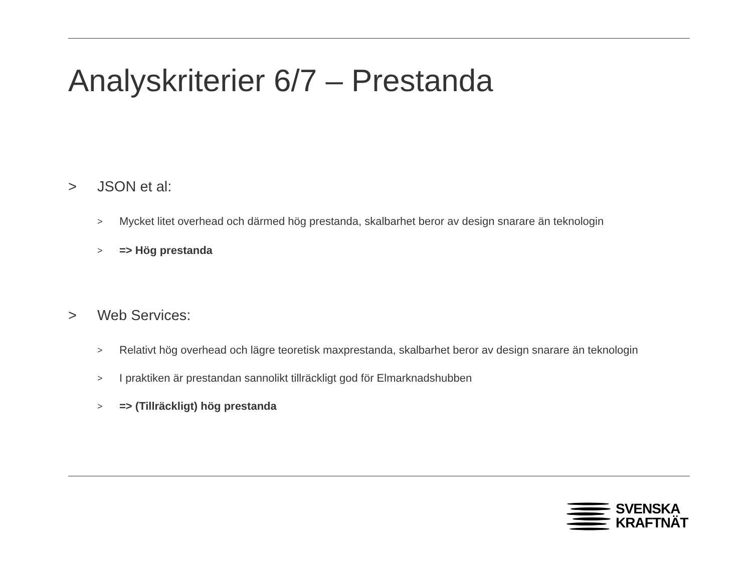Analyskriterier 6/7 – Prestanda
> JSON et al:
> Mycket litet overhead och därmed hög prestanda, skalbarhet beror av design snarare än teknologin
> => Hög prestanda
> Web Services:
> Relativt hög overhead och lägre teoretisk maxprestanda, skalbarhet beror av design snarare än teknologin
> I praktiken är prestandan sannolikt tillräckligt god för Elmarknadshubben
> => (Tillräckligt) hög prestanda
SVENSKA
KRAFTNÄT